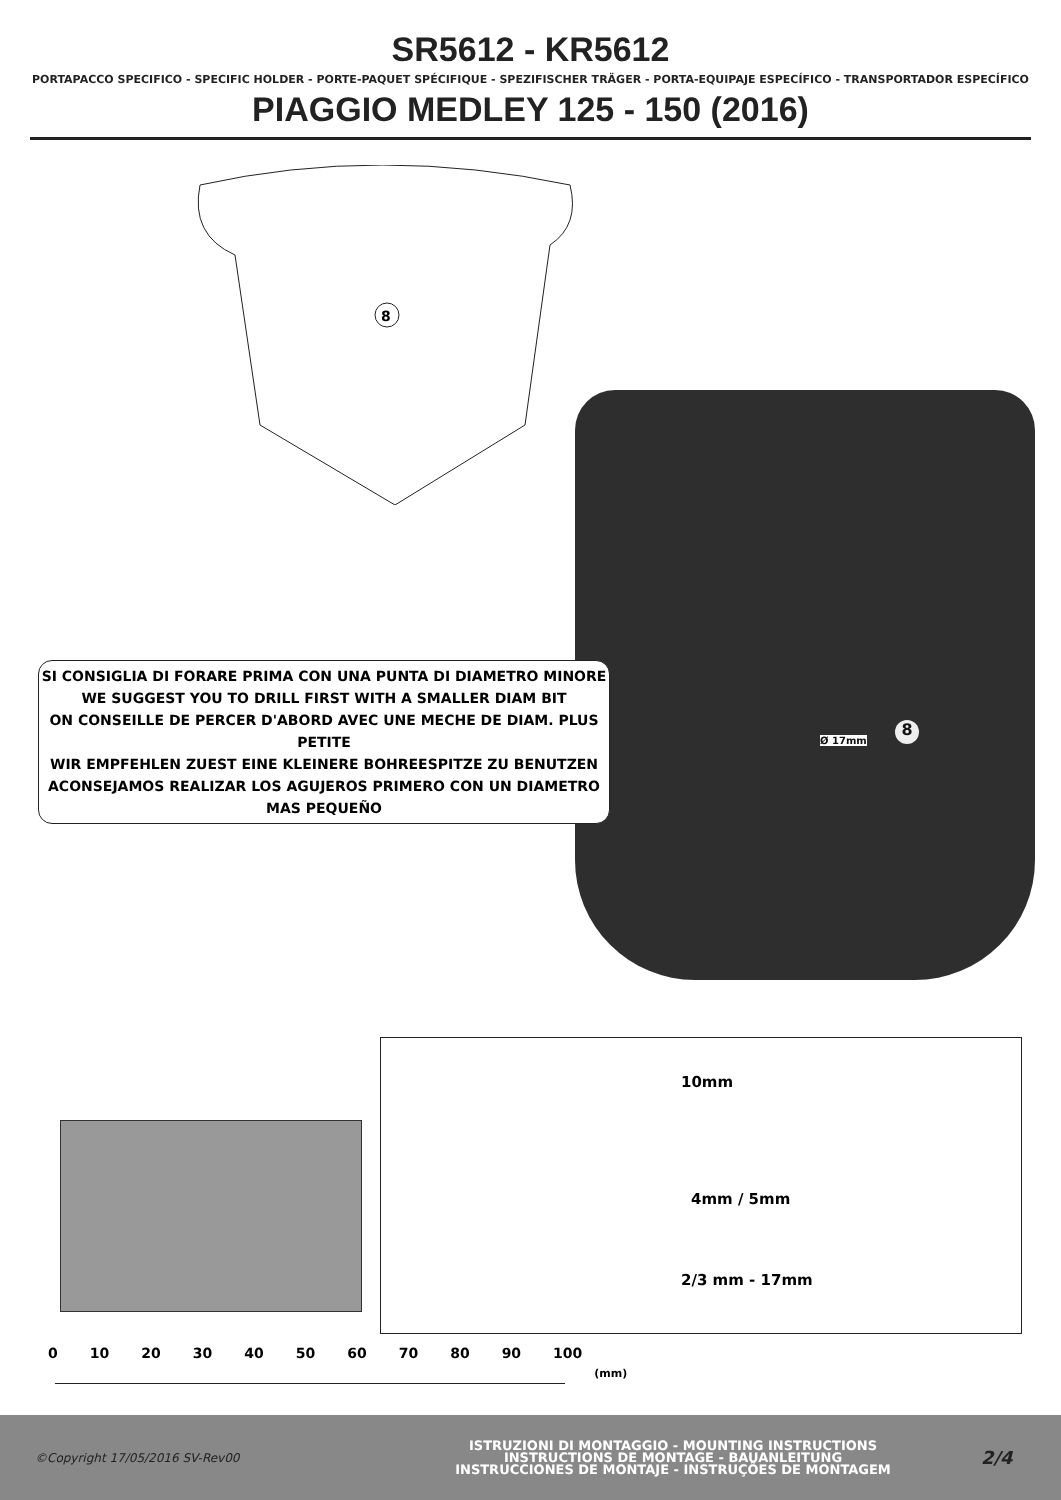SR5612 - KR5612
PORTAPACCO SPECIFICO - SPECIFIC HOLDER - PORTE-PAQUET SPÉCIFIQUE - SPEZIFISCHER TRÄGER - PORTA-EQUIPAJE ESPECÍFICO - TRANSPORTADOR ESPECÍFICO
PIAGGIO MEDLEY 125 - 150 (2016)
8
8
Ø 17mm
SI CONSIGLIA DI FORARE PRIMA CON UNA PUNTA DI DIAMETRO MINORE
WE SUGGEST YOU TO DRILL FIRST WITH A SMALLER DIAM BIT
ON CONSEILLE DE PERCER D'ABORD AVEC UNE MECHE DE DIAM. PLUS PETITE
WIR EMPFEHLEN ZUEST EINE KLEINERE BOHREESPITZE ZU BENUTZEN
ACONSEJAMOS REALIZAR LOS AGUJEROS PRIMERO CON UN DIAMETRO MAS PEQUEÑO
10mm
4mm / 5mm
2/3 mm - 17mm
0 10 20 30 40 50 60 70 80 90 100 (mm)
©Copyright 17/05/2016 SV-Rev00
ISTRUZIONI DI MONTAGGIO - MOUNTING INSTRUCTIONS
INSTRUCTIONS DE MONTAGE - BAUANLEITUNG
INSTRUCCIONES DE MONTAJE - INSTRUÇÕES DE MONTAGEM
2/4